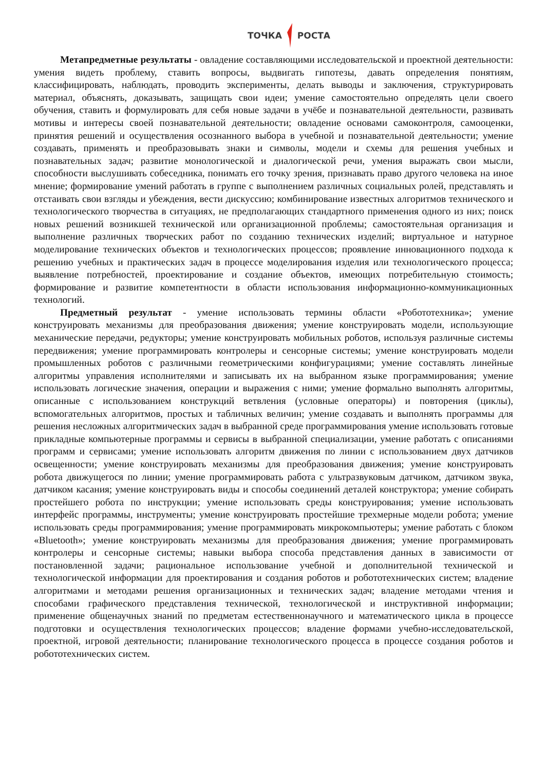ТОЧКА РОСТА
Метапредметные результаты - овладение составляющими исследовательской и проектной деятельности: умения видеть проблему, ставить вопросы, выдвигать гипотезы, давать определения понятиям, классифицировать, наблюдать, проводить эксперименты, делать выводы и заключения, структурировать материал, объяснять, доказывать, защищать свои идеи; умение самостоятельно определять цели своего обучения, ставить и формулировать для себя новые задачи в учёбе и познавательной деятельности, развивать мотивы и интересы своей познавательной деятельности; овладение основами самоконтроля, самооценки, принятия решений и осуществления осознанного выбора в учебной и познавательной деятельности; умение создавать, применять и преобразовывать знаки и символы, модели и схемы для решения учебных и познавательных задач; развитие монологической и диалогической речи, умения выражать свои мысли, способности выслушивать собеседника, понимать его точку зрения, признавать право другого человека на иное мнение; формирование умений работать в группе с выполнением различных социальных ролей, представлять и отстаивать свои взгляды и убеждения, вести дискуссию; комбинирование известных алгоритмов технического и технологического творчества в ситуациях, не предполагающих стандартного применения одного из них; поиск новых решений возникшей технической или организационной проблемы; самостоятельная организация и выполнение различных творческих работ по созданию технических изделий; виртуальное и натурное моделирование технических объектов и технологических процессов; проявление инновационного подхода к решению учебных и практических задач в процессе моделирования изделия или технологического процесса; выявление потребностей, проектирование и создание объектов, имеющих потребительную стоимость; формирование и развитие компетентности в области использования информационно-коммуникационных технологий.
Предметный результат - умение использовать термины области «Робототехника»; умение конструировать механизмы для преобразования движения; умение конструировать модели, использующие механические передачи, редукторы; умение конструировать мобильных роботов, используя различные системы передвижения; умение программировать контролеры и сенсорные системы; умение конструировать модели промышленных роботов с различными геометрическими конфигурациями; умение составлять линейные алгоритмы управления исполнителями и записывать их на выбранном языке программирования; умение использовать логические значения, операции и выражения с ними; умение формально выполнять алгоритмы, описанные с использованием конструкций ветвления (условные операторы) и повторения (циклы), вспомогательных алгоритмов, простых и табличных величин; умение создавать и выполнять программы для решения несложных алгоритмических задач в выбранной среде программирования умение использовать готовые прикладные компьютерные программы и сервисы в выбранной специализации, умение работать с описаниями программ и сервисами; умение использовать алгоритм движения по линии с использованием двух датчиков освещенности; умение конструировать механизмы для преобразования движения; умение конструировать робота движущегося по линии; умение программировать работа с ультразвуковым датчиком, датчиком звука, датчиком касания; умение конструировать виды и способы соединений деталей конструктора; умение собирать простейшего робота по инструкции; умение использовать среды конструирования; умение использовать интерфейс программы, инструменты; умение конструировать простейшие трехмерные модели робота; умение использовать среды программирования; умение программировать микрокомпьютеры; умение работать с блоком «Bluetooth»; умение конструировать механизмы для преобразования движения; умение программировать контролеры и сенсорные системы; навыки выбора способа представления данных в зависимости от постановленной задачи; рациональное использование учебной и дополнительной технической и технологической информации для проектирования и создания роботов и робототехнических систем; владение алгоритмами и методами решения организационных и технических задач; владение методами чтения и способами графического представления технической, технологической и инструктивной информации; применение общенаучных знаний по предметам естественнонаучного и математического цикла в процессе подготовки и осуществления технологических процессов; владение формами учебно-исследовательской, проектной, игровой деятельности; планирование технологического процесса в процессе создания роботов и робототехнических систем.